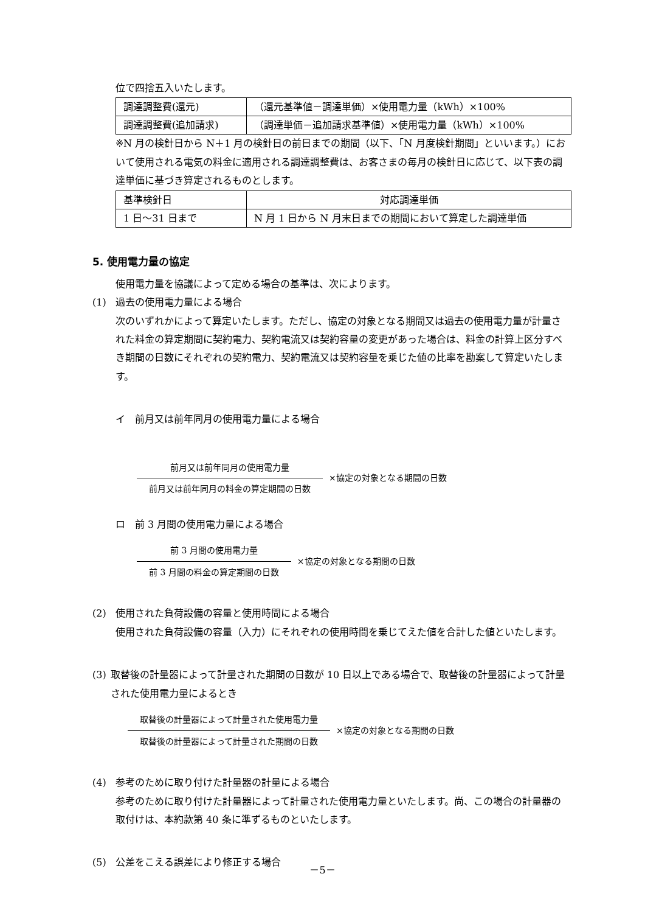位で四捨五入いたします。
| 調達調整費(還元) | （還元基準値－調達単価）×使用電力量（kWh）×100% |
| 調達調整費(追加請求) | （調達単価－追加請求基準値）×使用電力量（kWh）×100% |
※N 月の検針日から N＋1 月の検針日の前日までの期間（以下、「N 月度検針期間」といいます。）において使用される電気の料金に適用される調達調整費は、お客さまの毎月の検針日に応じて、以下表の調達単価に基づき算定されるものとします。
| 基準検針日 | 対応調達単価 |
| 1 日～31 日まで | N 月 1 日から N 月末日までの期間において算定した調達単価 |
5. 使用電力量の協定
使用電力量を協議によって定める場合の基準は、次によります。
(1) 過去の使用電力量による場合
次のいずれかによって算定いたします。ただし、協定の対象となる期間又は過去の使用電力量が計量された料金の算定期間に契約電力、契約電流又は契約容量の変更があった場合は、料金の計算上区分すべき期間の日数にそれぞれの契約電力、契約電流又は契約容量を乗じた値の比率を勘案して算定いたします。
イ　前月又は前年同月の使用電力量による場合
前月又は前年同月の使用電力量
前月又は前年同月の料金の算定期間の日数
×協定の対象となる期間の日数
ロ　前 3 月間の使用電力量による場合
前 3 月間の使用電力量
前 3 月間の料金の算定期間の日数
×協定の対象となる期間の日数
(2) 使用された負荷設備の容量と使用時間による場合
使用された負荷設備の容量（入力）にそれぞれの使用時間を乗じてえた値を合計した値といたします。
(3) 取替後の計量器によって計量された期間の日数が 10 日以上である場合で、取替後の計量器によって計量された使用電力量によるとき
取替後の計量器によって計量された使用電力量
取替後の計量器によって計量された期間の日数
×協定の対象となる期間の日数
(4) 参考のために取り付けた計量器の計量による場合
参考のために取り付けた計量器によって計量された使用電力量といたします。尚、この場合の計量器の取付けは、本約款第 40 条に準ずるものといたします。
(5) 公差をこえる誤差により修正する場合
－5－